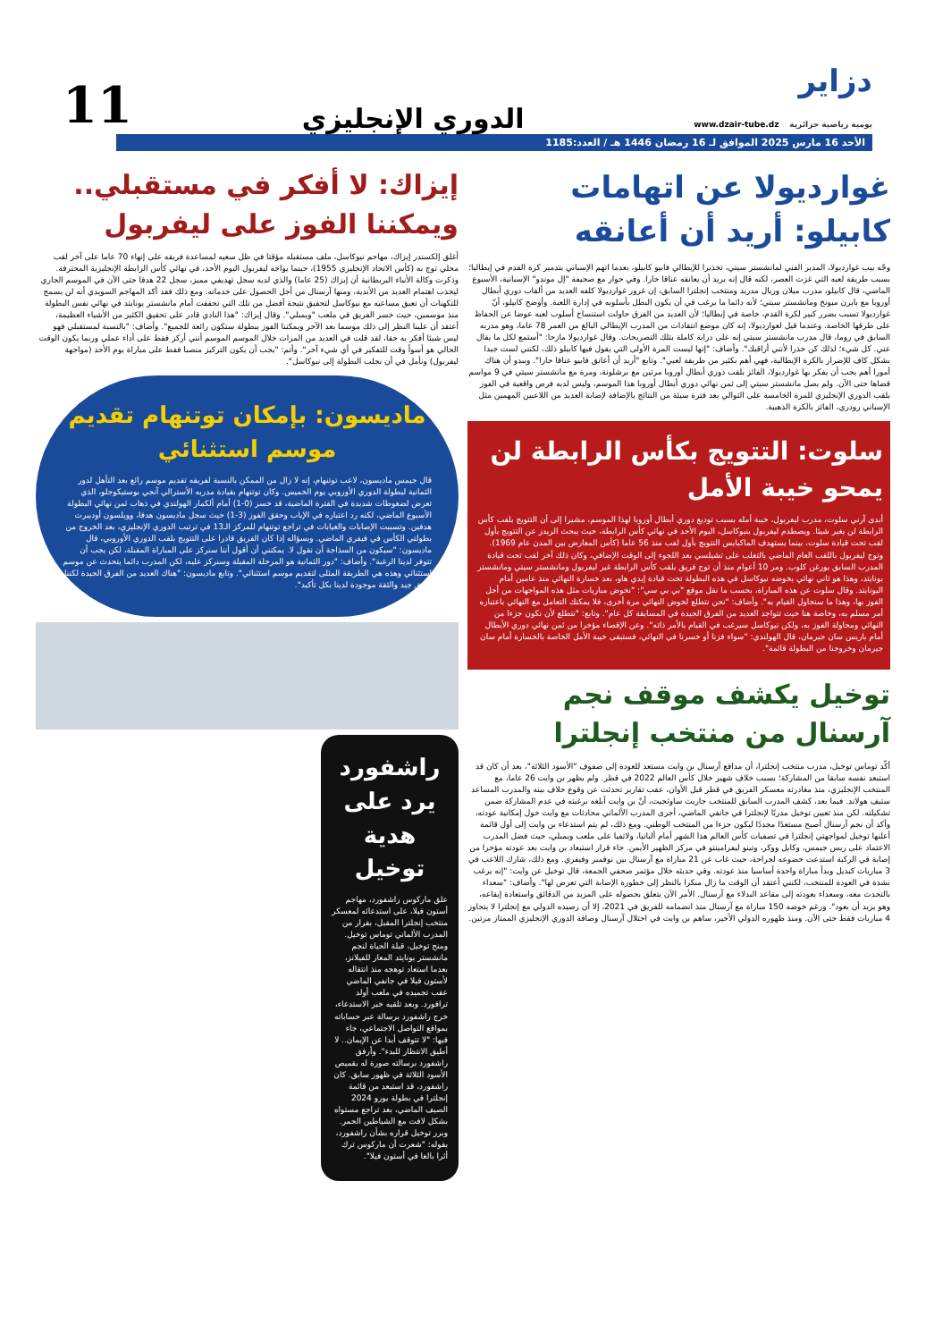دزاير
يومية رياضية جزائرية www.dzair-tube.dz
الدوري الإنجليزي
11
الأحد 16 مارس 2025 الموافق لـ 16 رمضان 1446 هـ / العدد:1185
غوارديولا عن اتهامات كابيلو: أريد أن أعانقه
وجّه بيب غوارديولا، المدير الفني لمانشستر سيتي، تحذيرا للإيطالي فابيو كابيلو، بعدما اتهم الإسباني بتدمير كرة القدم في إيطاليا؛ بسبب طريقة لعبه التي غزت العصر، لكنه قال إنه يريد أن يعانقه عناقا حارا. وفي حوار مع صحيفة "إل موندو" الإسبانية، الأسبوع الماضي، قال كابيلو، مدرب ميلان وريال مدريد ومنتخب إنجلترا السابق، إن غرور غوارديولا كلفه العديد من ألقاب دوري أبطال أوروبا مع بايرن ميونخ ومانشستر سيتي؛ لأنه دائما ما يرغب في أن يكون البطل بأسلوبه في إدارة اللعبة. وأوضح كابيلو، أنّ غوارديولا تسبب بضرر كبير لكرة القدم، خاصة في إيطاليا؛ لأن العديد من الفرق حاولت استنساخ أسلوب لعبه عوضا عن الحفاظ على طرقها الخاصة. وعندما قيل لغوارديولا، إنه كان موضع انتقادات من المدرب الإيطالي البالغ من العمر 78 عاما، وهو مدربه السابق في روما، قال مدرب مانشستر سيتي إنه على دراية كاملة بتلك التصريحات. وقال غوارديولا مازحا: "أستمع لكل ما يقال عني. كل شيء؛ لذلك كن حذرا لأنني أراقبك". وأضاف: "إنها ليست المرة الأولى التي يقول فيها كابيلو ذلك، لكنني لست جيدا بشكل كاف للإضرار بالكرة الإيطالية، فهي أهم بكثير من طريقة لعبي". وتابع "أريد أن أعانق فابيو عناقا حارا". ويبدو أن هناك أمورا أهم يجب أن يفكر بها غوارديولا، الفائز بلقب دوري أبطال أوروبا مرتين مع برشلونة، ومرة مع مانشستر سيتي في 9 مواسم قضاها حتى الآن. ولم يصل مانشستر سيتي إلى ثمن نهائي دوري أبطال أوروبا هذا الموسم، وليس لديه فرص واقعية في الفوز بلقب الدوري الإنجليزي للمرة الخامسة على التوالي بعد فترة سيئة من النتائج بالإضافة لإصابة العديد من اللاعبين المهمين مثل الإسباني رودري، الفائز بالكرة الذهبية.
سلوت: التتويج بكأس الرابطة لن يمحو خيبة الأمل
أبدى آرني سلوت، مدرب ليفربول، خيبة أمله بسبب توديع دوري أبطال أوروبا لهذا الموسم، مشيرا إلى أن التتويج بلقب كأس الرابطة لن يغير شيئا. ويصطدم ليفربول بنيوكاسل، اليوم الأحد في نهائي كأس الرابطة، حيث يبحث الريدز عن التتويج بأول لقب تحت قيادة سلوت، بينما يستهدف الماكبايس التتويج بأول لقب منذ 56 عاما (كأس المعارض بين المدن عام 1969). وتوج ليفربول باللقب العام الماضي بالتغلب على تشيلسي بعد اللجوء إلى الوقت الإضافي، وكان ذلك آخر لقب تحت قيادة المدرب السابق يورغن كلوب. ومر 10 أعوام منذ أن توج فريق بلقب كأس الرابطة غير ليفربول ومانشستر سيتي ومانشستر يونايتد، وهذا هو ثاني نهائي يخوضه نيوكاسل في هذه البطولة تحت قيادة إيدي هاو، بعد خسارة النهائي منذ عامين أمام اليونايتد. وقال سلوت عن هذه المباراة، بحسب ما نقل موقع "بي بي سي": "نخوض مباريات مثل هذه المواجهات من أجل الفوز بها، وهذا ما سنحاول القيام به". وأضاف: "نحن نتطلع لخوض النهائي مرة أخرى، فلا يمكنك التعامل مع النهائي باعتباره أمر مسلم به، وخاصة هنا حيث تتواجد العديد من الفرق الجيدة في المسابقة كل عام". وتابع: "نتطلع لأن نكون جزءا من النهائي ومحاولة الفوز به، ولكن نيوكاسل سيرغب في القيام بالأمر ذاته". وعن الإقصاء مؤخرا من ثمن نهائي دوري الأبطال أمام باريس سان جيرمان، قال الهولندي: "سواء فزنا أو خسرنا في النهائي، فستبقى خيبة الأمل الخاصة بالخسارة أمام سان جيرمان وخروجنا من البطولة قائمة".
توخيل يكشف موقف نجم آرسنال من منتخب إنجلترا
أكّد توماس توخيل، مدرب منتخب إنجلترا، أن مدافع آرسنال بن وايت مستعد للعودة إلى صفوف "الأسود الثلاثة"، بعد أن كان قد استبعد نفسه سابقا من المشاركة؛ بسبب خلاف شهير خلال كأس العالم 2022 في قطر. ولم يظهر بن وايت 26 عاما، مع المنتخب الإنجليزي، منذ مغادرته معسكر الفريق في قطر قبل الأوان، عقب تقارير تحدثت عن وقوع خلاف بينه والمدرب المساعد ستيف هولاند. فيما بعد، كشف المدرب السابق للمنتخب جاريث ساوثجيت، أنّ بن وايت أبلغه برغبته في عدم المشاركة ضمن تشكيلته. لكن منذ تعيين توخيل مدربًا لإنجلترا في جانفي الماضي، أجرى المدرب الألماني محادثات مع وايت حول إمكانية عودته، وأكد أن نجم آرسنال أصبح مستعدًا مجددًا ليكون جزءا من المنتخب الوطني. ومع ذلك، لم يتم استدعاء بن وايت إلى أول قائمة أعلنها توخيل لمواجهتي إنجلترا في تصفيات كأس العالم هذا الشهر أمام ألبانيا، ولاتفيا على ملعب ويمبلي، حيث فضل المدرب الاعتماد على ريس جيمس، وكايل ووكر، وتينو ليفرامينتو في مركز الظهير الأيمن. جاء قرار استبعاد بن وايت بعد عودته مؤخرا من إصابة في الركبة استدعت خضوعه لجراحة، حيث غاب عن 21 مباراة مع آرسنال بين نوفمبر وفيفري. ومع ذلك، شارك اللاعب في 3 مباريات كبديل وبدأ مباراة واحدة أساسيا منذ عودته. وفي حديثه خلال مؤتمر صحفي الجمعة، قال توخيل عن وايت: "إنه يرغب بشدة في العودة للمنتخب، لكنني أعتقد أن الوقت ما زال مبكرا بالنظر إلى خطورة الإصابة التي تعرض لها". وأضاف: "سعداء بالتحدث معه، وسعداء بعودته إلى مقاعد البدلاء مع آرسنال. الأمر الآن يتعلق بحصوله على المزيد من الدقائق واستعادة إيقاعه، وهو يريد أن يعود". ورغم خوضه 150 مباراة مع آرسنال منذ انضمامه للفريق في 2021، إلا أن رصيده الدولي مع إنجلترا لا يتجاوز 4 مباريات فقط حتى الآن. ومنذ ظهوره الدولي الأخير، ساهم بن وايت في احتلال آرسنال وصافة الدوري الإنجليزي الممتاز مرتين.
إيزاك: لا أفكر في مستقبلي.. ويمكننا الفوز على ليفربول
أغلق إلكسندر إيزاك، مهاجم نيوكاسل، ملف مستقبله مؤقتا في ظل سعيه لمساعدة فريقه على إنهاء 70 عاما على آخر لقب محلي توج به (كأس الاتحاد الإنجليزي 1955)، حينما يواجه ليفربول اليوم الأحد، في نهائي كأس الرابطة الإنجليزية المحترفة. وذكرت وكالة الأنباء البريطانية أن إيزاك (25 عاما) والذي لديه سجل تهديفي مميز، سجل 22 هدفا حتى الآن في الموسم الجاري ليجذب اهتمام العديد من الأندية، ومنها آرسنال من أجل الحصول على خدماته. ومع ذلك فقد أكد المهاجم السويدي أنه لن يسمح للتكهنات أن تعيق مساعيه مع نيوكاسل لتحقيق نتيجة أفضل من تلك التي تحققت أمام مانشستر يونايتد في نهائي نفس البطولة منذ موسمين، حيث خسر الفريق في ملعب "ويمبلي". وقال إيزاك: "هذا النادي قادر على تحقيق الكثير من الأشياء العظيمة، أعتقد أن علينا النظر إلى ذلك موسما بعد الآخر ويمكننا الفوز ببطولة ستكون رائعة للجميع". وأضاف: "بالنسبة لمستقبلي فهو ليس شيئا أفكر به حقا، لقد قلت في العديد من المرات خلال الموسم الموسم أنني أركز فقط على أداء عملي وربما يكون الوقت الحالي هو أسوأ وقت للتفكير في أي شيء آخر". وأتم: "يجب أن يكون التركيز منصبا فقط على مباراة يوم الأحد (مواجهة ليفربول) ونأمل في أن نجلب البطولة إلى نيوكاسل".
ماديسون: بإمكان توتنهام تقديم موسم استثنائي
قال جيمس ماديسون، لاعب توتنهام، إنه لا زال من الممكن بالنسبة لفريقه تقديم موسم رائع بعد التأهل لدور الثمانية لبطولة الدوري الأوروبي يوم الخميس. وكان توتنهام بقيادة مدربه الأسترالي آنجي بوستيكوجلو، الذي تعرض لضغوطات شديدة في الفترة الماضية، قد خسر (0-1) أمام ألكمار الهولندي في ذهاب ثمن نهائي البطولة الأسبوع الماضي، لكنه رد اعتباره في الإياب وحقق الفوز (3-1) حيث سجل ماديسون هدفا، وويلسون أوديبرت هدفين. وتسببت الإصابات والغيابات في تراجع توتنهام للمركز الـ13 في ترتيب الدوري الإنجليزي، بعد الخروج من بطولتي الكأس في فيفري الماضي. وبسؤاله إذا كان الفريق قادرا على التتويج بلقب الدوري الأوروبي، قال ماديسون: "سيكون من السذاجة أن نقول لا. يمكنني أن أقول أننا سنركز على المباراة المقبلة، لكن يجب أن تتوفر لدينا الرغبة". وأضاف: "دور الثمانية هو المرحلة المقبلة وسنركز عليه، لكن المدرب دائما يتحدث عن موسم استثنائي وهذه هي الطريقة المثلى لتقديم موسم استثنائي". وتابع ماديسون: "هناك العديد من الفرق الجيدة لكننا فريق جيد والثقة موجودة لدينا بكل تأكيد".
راشفورد يرد على هدية توخيل
علق ماركوس راشفورد، مهاجم أستون فيلا، على استدعائه لمعسكر منتخب إنجلترا المقبل، بقرار من المدرب الألماني توماس توخيل. ومنح توخيل، قبلة الحياة لنجم مانشستر يونايتد المعار للفيلانز، بعدما استعاد توهجه منذ انتقاله لأستون فيلا في جانفي الماضي عقب تجميده في ملعب أولد ترافورد. وبعد تلقيه خبر الاستدعاء، خرج راشفورد برسالة عبر حساباته بمواقع التواصل الاجتماعي، جاء فيها: "لا تتوقف أبدا عن الإيمان.. لا أطيق الانتظار للبدء". وأرفق راشفورد برسالته صورة له بقميص الأسود الثلاثة في ظهور سابق. كان راشفورد، قد استبعد من قائمة إنجلترا في بطولة يورو 2024 الصيف الماضي، بعد تراجع مستواه بشكل لافت مع الشياطين الحمر. وبرر توخيل قراره بشأن راشفورد، بقوله: "شعرت أن ماركوس ترك أثرا بالغا في أستون فيلا".